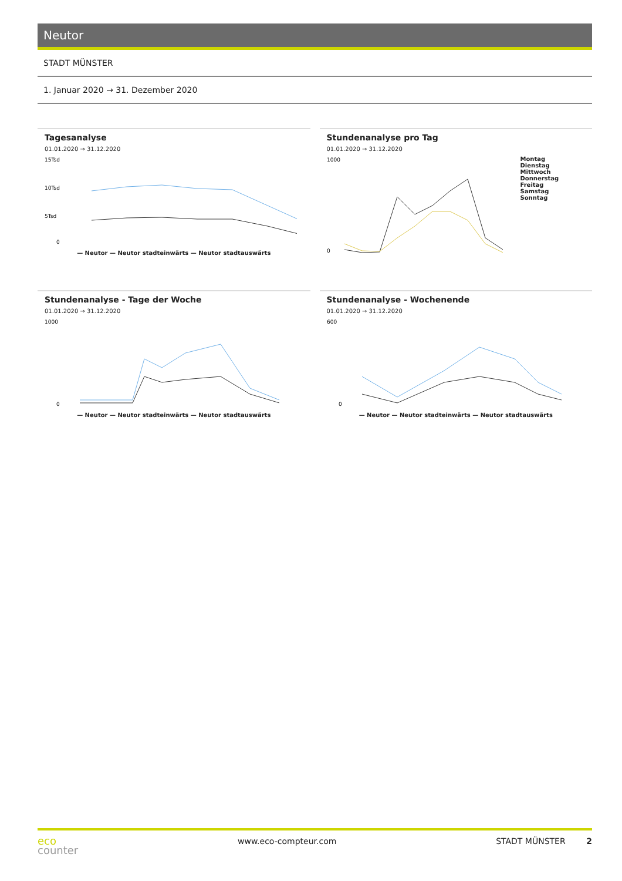Neutor
STADT MÜNSTER
1. Januar 2020 → 31. Dezember 2020
Tagesanalyse
01.01.2020 → 31.12.2020
15Tsd
10Tsd
5Tsd
0
— Neutor — Neutor stadteinwärts — Neutor stadtauswärts
Stundenanalyse pro Tag
01.01.2020 → 31.12.2020
1000
0
Montag
Dienstag
Mittwoch
Donnerstag
Freitag
Samstag
Sonntag
Stundenanalyse - Tage der Woche
01.01.2020 → 31.12.2020
1000
0
— Neutor — Neutor stadteinwärts — Neutor stadtauswärts
Stundenanalyse - Wochenende
01.01.2020 → 31.12.2020
600
0
— Neutor — Neutor stadteinwärts — Neutor stadtauswärts
eco
counter
www.eco-compteur.com STADT MÜNSTER 2